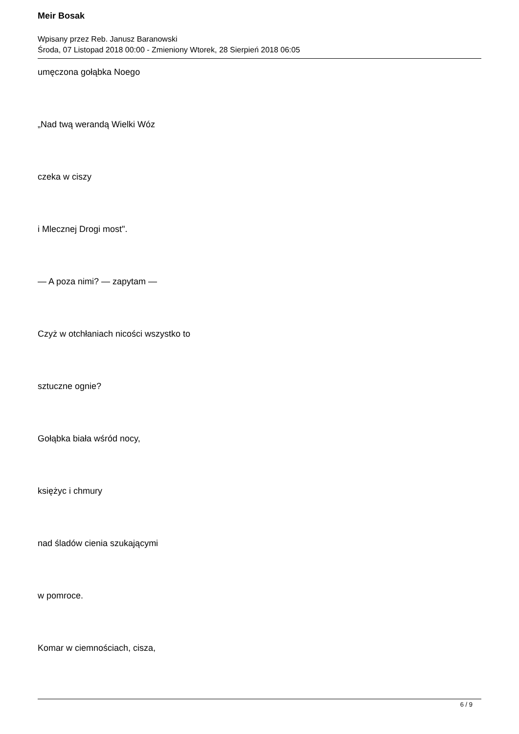Meir Bosak
Wpisany przez Reb. Janusz Baranowski
Środa, 07 Listopad 2018 00:00 - Zmieniony Wtorek, 28 Sierpień 2018 06:05
umęczona gołąbka Noego
„Nad twą werandą Wielki Wóz
czeka w ciszy
i Mlecznej Drogi most".
— A poza nimi? — zapytam —
Czyż w otchłaniach nicości wszystko to
sztuczne ognie?
Gołąbka biała wśród nocy,
księżyc i chmury
nad śladów cienia szukającymi
w pomroce.
Komar w ciemnościach, cisza,
6 / 9